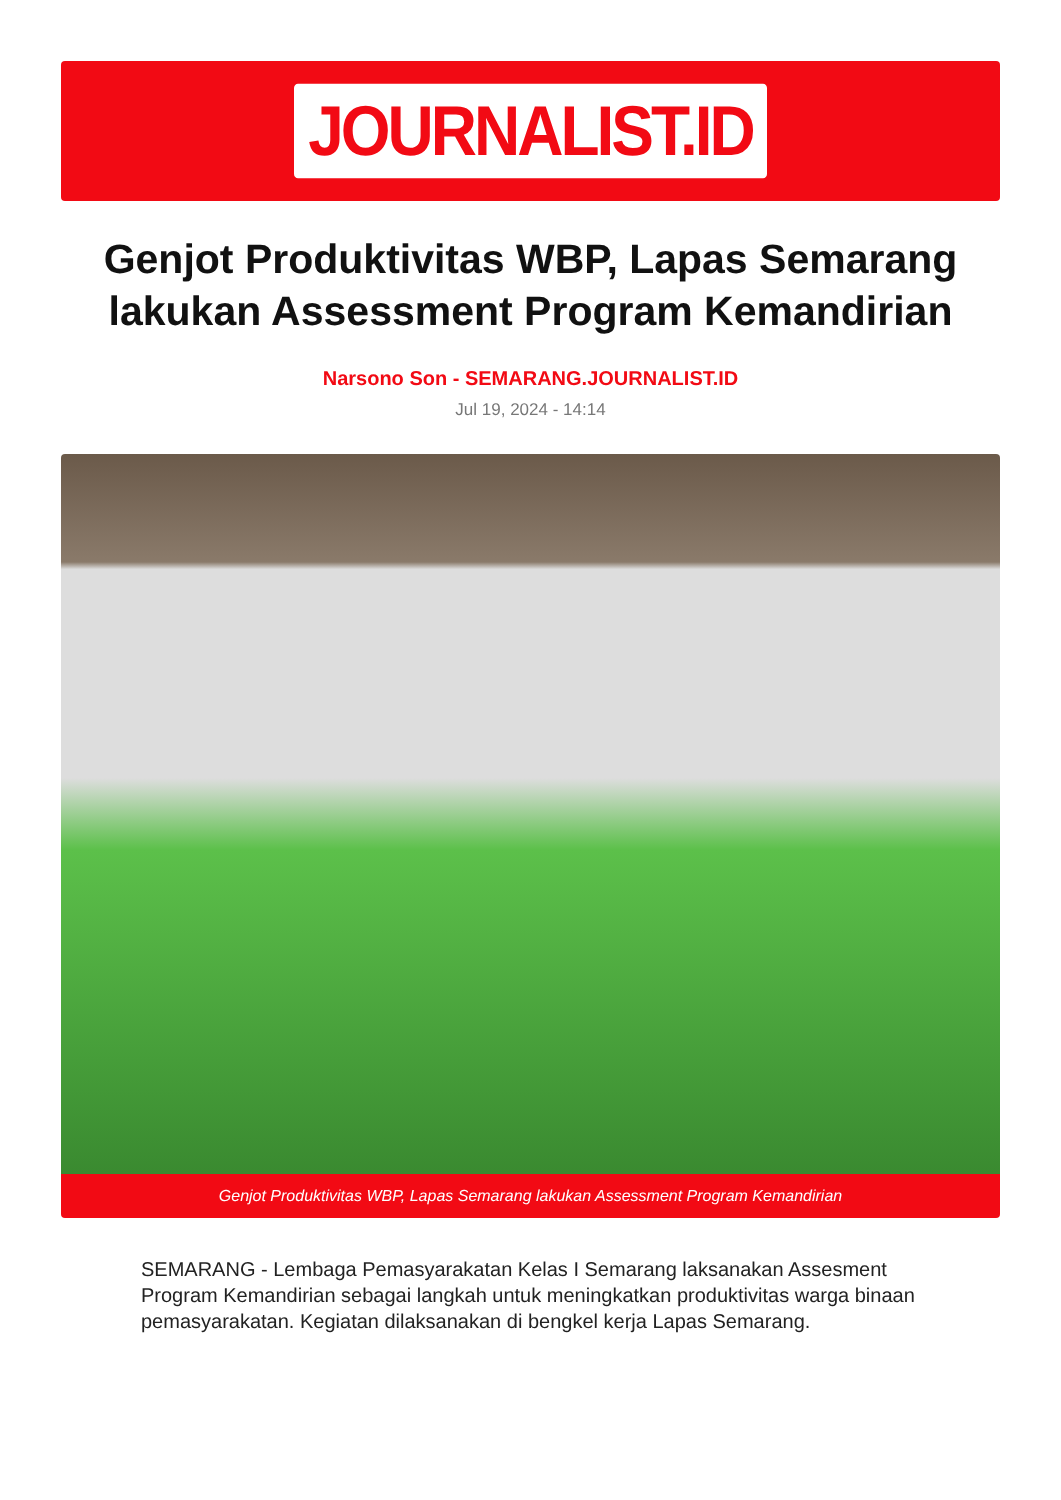JOURNALIST.ID
Genjot Produktivitas WBP, Lapas Semarang lakukan Assessment Program Kemandirian
Narsono Son - SEMARANG.JOURNALIST.ID
Jul 19, 2024 - 14:14
Genjot Produktivitas WBP, Lapas Semarang lakukan Assessment Program Kemandirian
SEMARANG - Lembaga Pemasyarakatan Kelas I Semarang laksanakan Assesment Program Kemandirian sebagai langkah untuk meningkatkan produktivitas warga binaan pemasyarakatan. Kegiatan dilaksanakan di bengkel kerja Lapas Semarang.